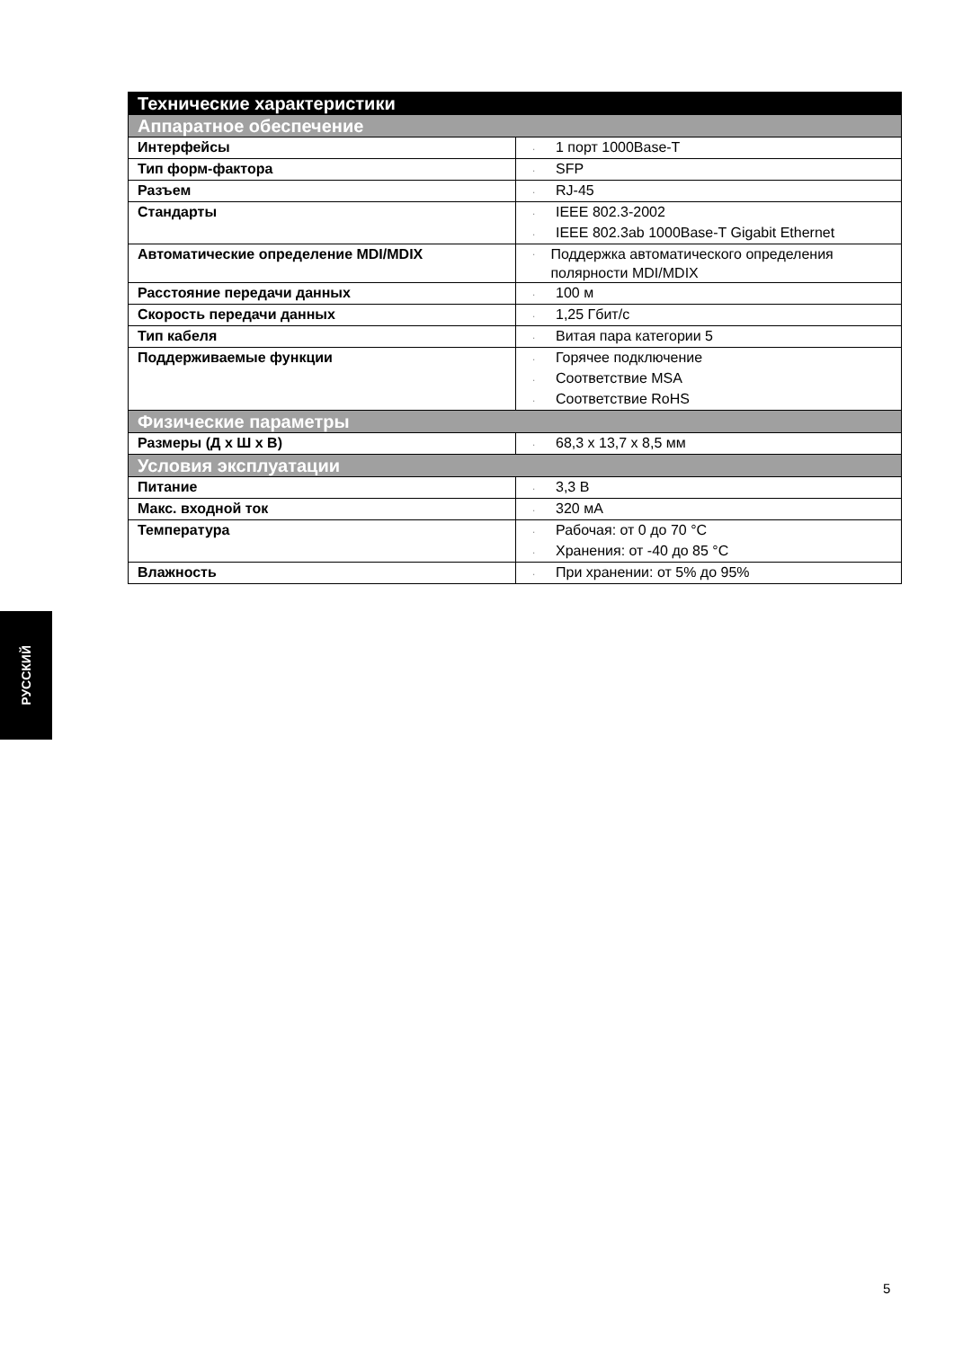| Технические характеристики | |
| --- | --- |
| Аппаратное обеспечение | |
| Интерфейсы | · 1 порт 1000Base-T |
| Тип форм-фактора | · SFP |
| Разъем | · RJ-45 |
| Стандарты | · IEEE 802.3-2002 · IEEE 802.3ab 1000Base-T Gigabit Ethernet |
| Автоматические определение MDI/MDIX | · Поддержка автоматического определения полярности MDI/MDIX |
| Расстояние передачи данных | · 100 м |
| Скорость передачи данных | · 1,25 Гбит/с |
| Тип кабеля | · Витая пара категории 5 |
| Поддерживаемые функции | · Горячее подключение · Соответствие MSA · Соответствие RoHS |
| Физические параметры | |
| Размеры (Д x Ш x В) | · 68,3 x 13,7 x 8,5 мм |
| Условия эксплуатации | |
| Питание | · 3,3 В |
| Макс. входной ток | · 320 мА |
| Температура | · Рабочая: от 0 до 70 °C · Хранения: от -40 до 85 °C |
| Влажность | · При хранении: от 5% до 95% |
РУССКИЙ
5